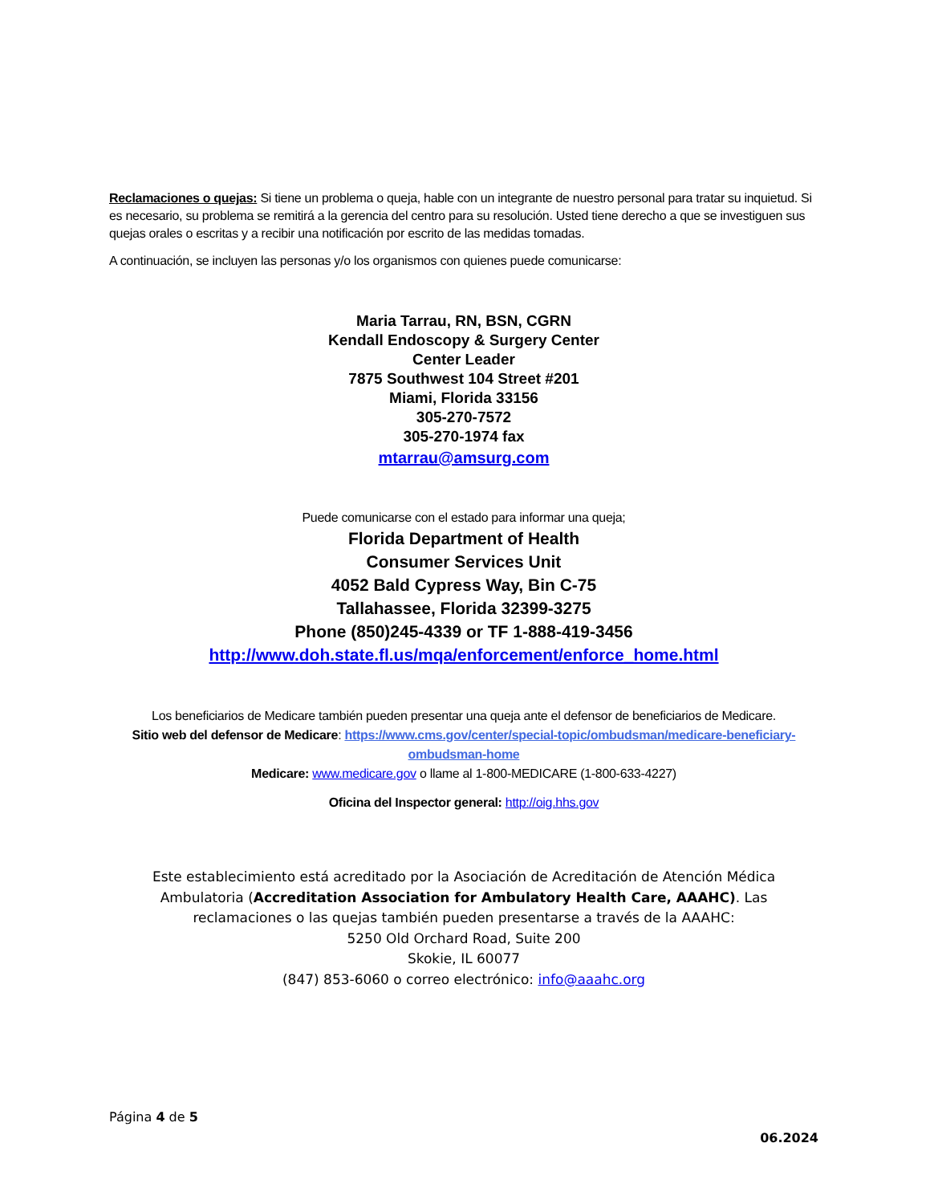Reclamaciones o quejas: Si tiene un problema o queja, hable con un integrante de nuestro personal para tratar su inquietud. Si es necesario, su problema se remitirá a la gerencia del centro para su resolución. Usted tiene derecho a que se investiguen sus quejas orales o escritas y a recibir una notificación por escrito de las medidas tomadas.
A continuación, se incluyen las personas y/o los organismos con quienes puede comunicarse:
Maria Tarrau, RN, BSN, CGRN
Kendall Endoscopy & Surgery Center
Center Leader
7875 Southwest 104 Street #201
Miami, Florida 33156
305-270-7572
305-270-1974 fax
mtarrau@amsurg.com
Puede comunicarse con el estado para informar una queja;
Florida Department of Health
Consumer Services Unit
4052 Bald Cypress Way, Bin C-75
Tallahassee, Florida 32399-3275
Phone (850)245-4339 or TF 1-888-419-3456
http://www.doh.state.fl.us/mqa/enforcement/enforce_home.html
Los beneficiarios de Medicare también pueden presentar una queja ante el defensor de beneficiarios de Medicare.
Sitio web del defensor de Medicare: https://www.cms.gov/center/special-topic/ombudsman/medicare-beneficiary-ombudsman-home
Medicare: www.medicare.gov o llame al 1-800-MEDICARE (1-800-633-4227)
Oficina del Inspector general: http://oig.hhs.gov
Este establecimiento está acreditado por la Asociación de Acreditación de Atención Médica Ambulatoria (Accreditation Association for Ambulatory Health Care, AAAHC). Las reclamaciones o las quejas también pueden presentarse a través de la AAAHC:
5250 Old Orchard Road, Suite 200
Skokie, IL 60077
(847) 853-6060 o correo electrónico: info@aaahc.org
Página 4 de 5
06.2024